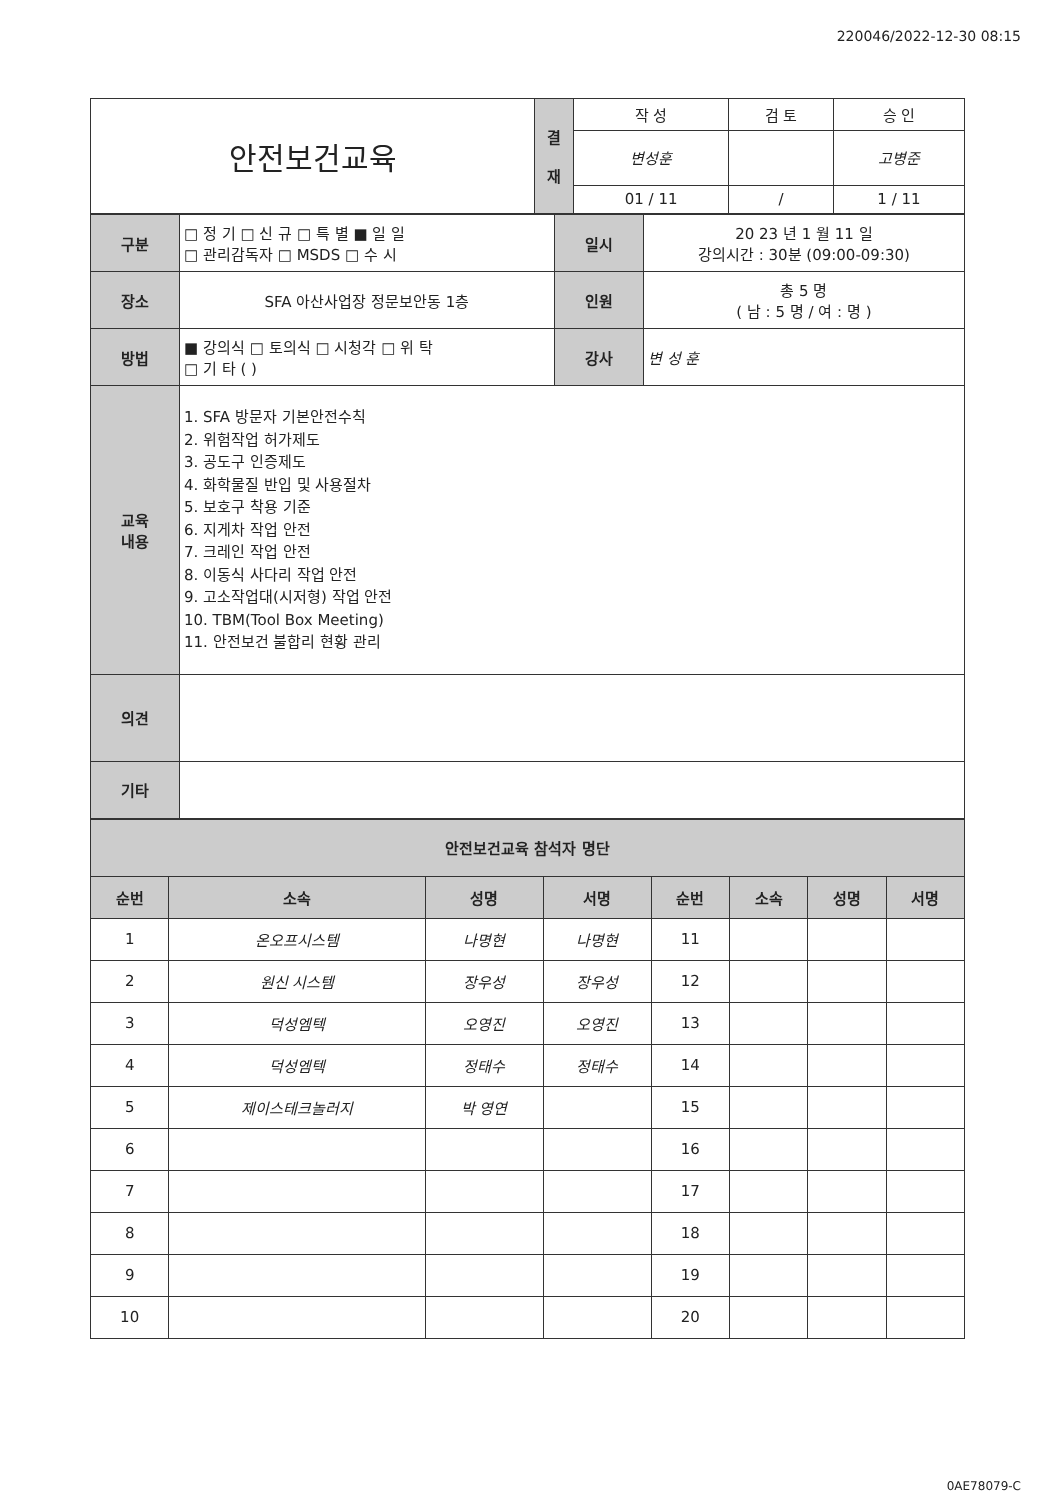220046/2022-12-30 08:15
| 안전보건교육 | 결 재 | 작 성 | 검 토 | 승 인 |
| | | 변성훈 | | 고병준 |
| | | 01 / 11 | / | 1 / 11 |
| 구분 | □ 정 기 □ 신 규 □ 특 별 ■ 일 일 □ 관리감독자 □ MSDS □ 수 시 | 일시 | 20 23 년 1 월 11 일 강의시간 : 30분 (09:00-09:30) |
| 장소 | SFA 아산사업장 정문보안동 1층 | 인원 | 총 5 명 ( 남 : 5 명 / 여 : 명 ) |
| 방법 | ■ 강의식 □ 토의식 □ 시청각 □ 위 탁 □ 기 타 ( ) | 강사 | 변 성 훈 |
| 교육 내용 | 1. SFA 방문자 기본안전수칙 2. 위험작업 허가제도 3. 공도구 인증제도 4. 화학물질 반입 및 사용절차 5. 보호구 착용 기준 6. 지게차 작업 안전 7. 크레인 작업 안전 8. 이동식 사다리 작업 안전 9. 고소작업대(시저형) 작업 안전 10. TBM(Tool Box Meeting) 11. 안전보건 불합리 현황 관리 | | |
| 의견 | | | |
| 기타 | | | |
| 안전보건교육 참석자 명단 | | | | | | | |
| --- | --- | --- | --- | --- | --- | --- | --- |
| 순번 | 소속 | 성명 | 서명 | 순번 | 소속 | 성명 | 서명 |
| 1 | 온오프시스템 | 나명현 | 나명현 | 11 | | | |
| 2 | 원신 시스템 | 장우성 | 장우성 | 12 | | | |
| 3 | 덕성엠텍 | 오영진 | 오영진 | 13 | | | |
| 4 | 덕성엠텍 | 정태수 | 정태수 | 14 | | | |
| 5 | 제이스테크놀러지 | 박 영연 | | 15 | | | |
| 6 | | | | 16 | | | |
| 7 | | | | 17 | | | |
| 8 | | | | 18 | | | |
| 9 | | | | 19 | | | |
| 10 | | | | 20 | | | |
0AE78079-C